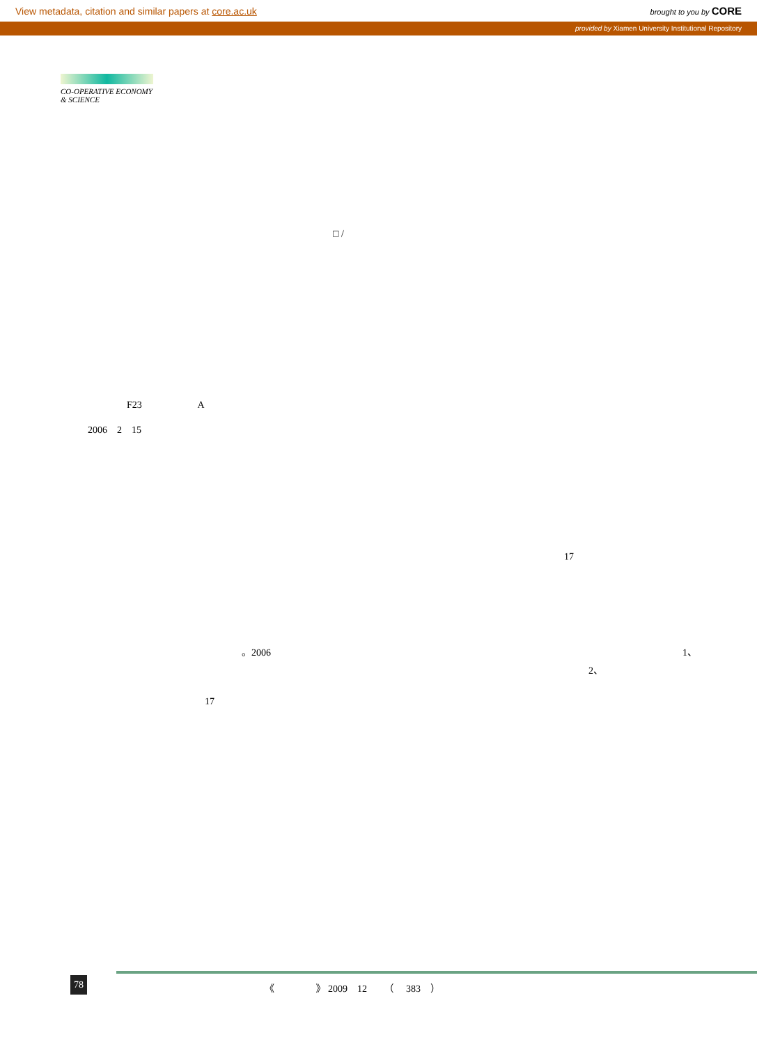View metadata, citation and similar papers at core.ac.uk brought to you by CORE
provided by Xiamen University Institutional Repository
CO-OPERATIVE ECONOMY & SCIENCE
□ /
F23 A
2006 2 15
17
。2006 1、
2、
17
78
《 》 2009 12 （ 383 ）